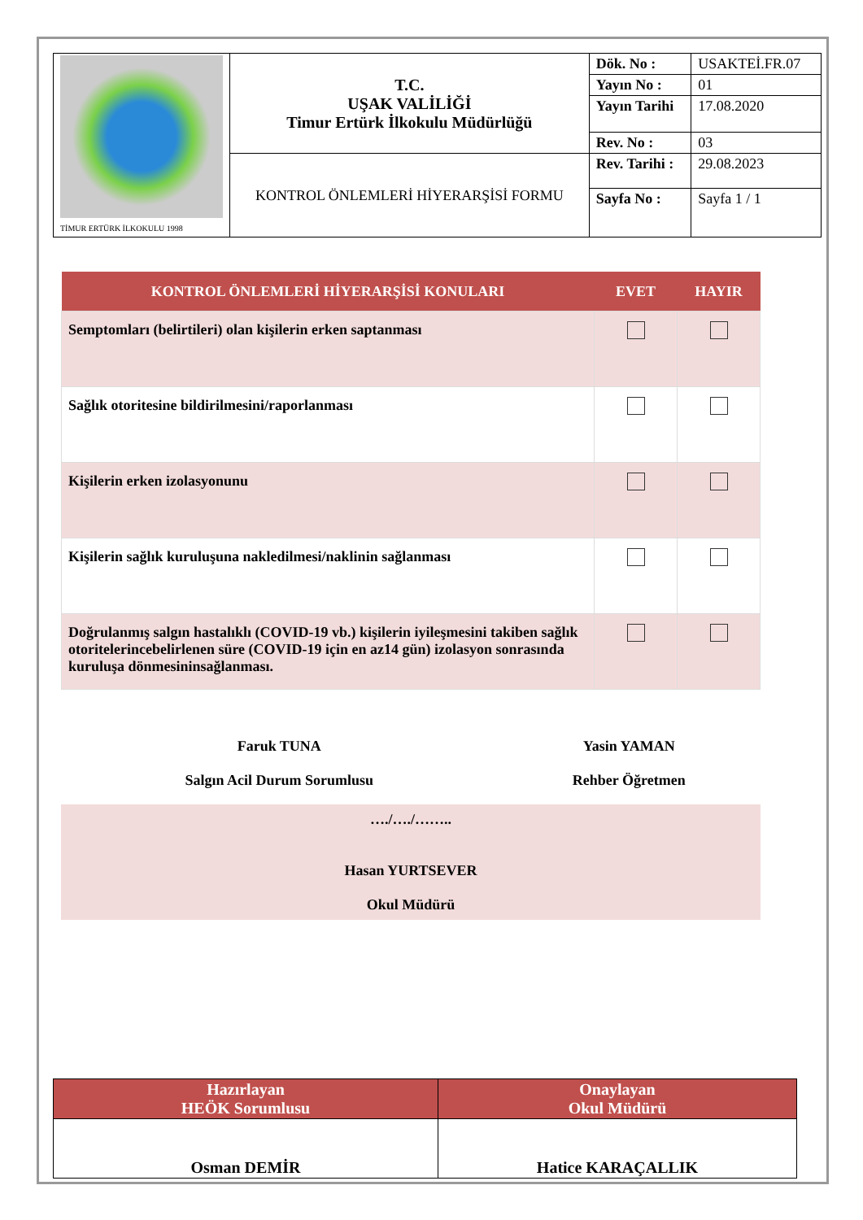| TİMUR ERTÜRK İLKOKULU 1998 | T.C. UŞAK VALİLİĞİ Timur Ertürk İlkokulu Müdürlüğü | Dök. No : | USAKTEİ.FR.07 |
| | | Yayın No : | 01 |
| | | Yayın Tarihi | 17.08.2020 |
| | | Rev. No : | 03 |
| | KONTROL ÖNLEMLERİ HİYERARŞİSİ FORMU | Rev. Tarihi : | 29.08.2023 |
| | | Sayfa No : | Sayfa 1 / 1 |
| KONTROL ÖNLEMLERİ HİYERARŞİSİ KONULARI | EVET | HAYIR |
| --- | --- | --- |
| Semptomları (belirtileri) olan kişilerin erken saptanması | | |
| Sağlık otoritesine bildirilmesini/raporlanması | | |
| Kişilerin erken izolasyonunu | | |
| Kişilerin sağlık kuruluşuna nakledilmesi/naklinin sağlanması | | |
| Doğrulanmış salgın hastalıklı (COVID-19 vb.) kişilerin iyileşmesini takiben sağlık otoritelerincebelirlenen süre (COVID-19 için en az14 gün) izolasyon sonrasında kuruluşa dönmesininsağlanması. | | |
| Faruk TUNA Salgın Acil Durum Sorumlusu | Yasin YAMAN Rehber Öğretmen |
| …./…./…….. Hasan YURTSEVER Okul Müdürü | |
| Hazırlayan HEÖK Sorumlusu | Onaylayan Okul Müdürü |
| --- | --- |
| Osman DEMİR | Hatice KARAÇALLIK |